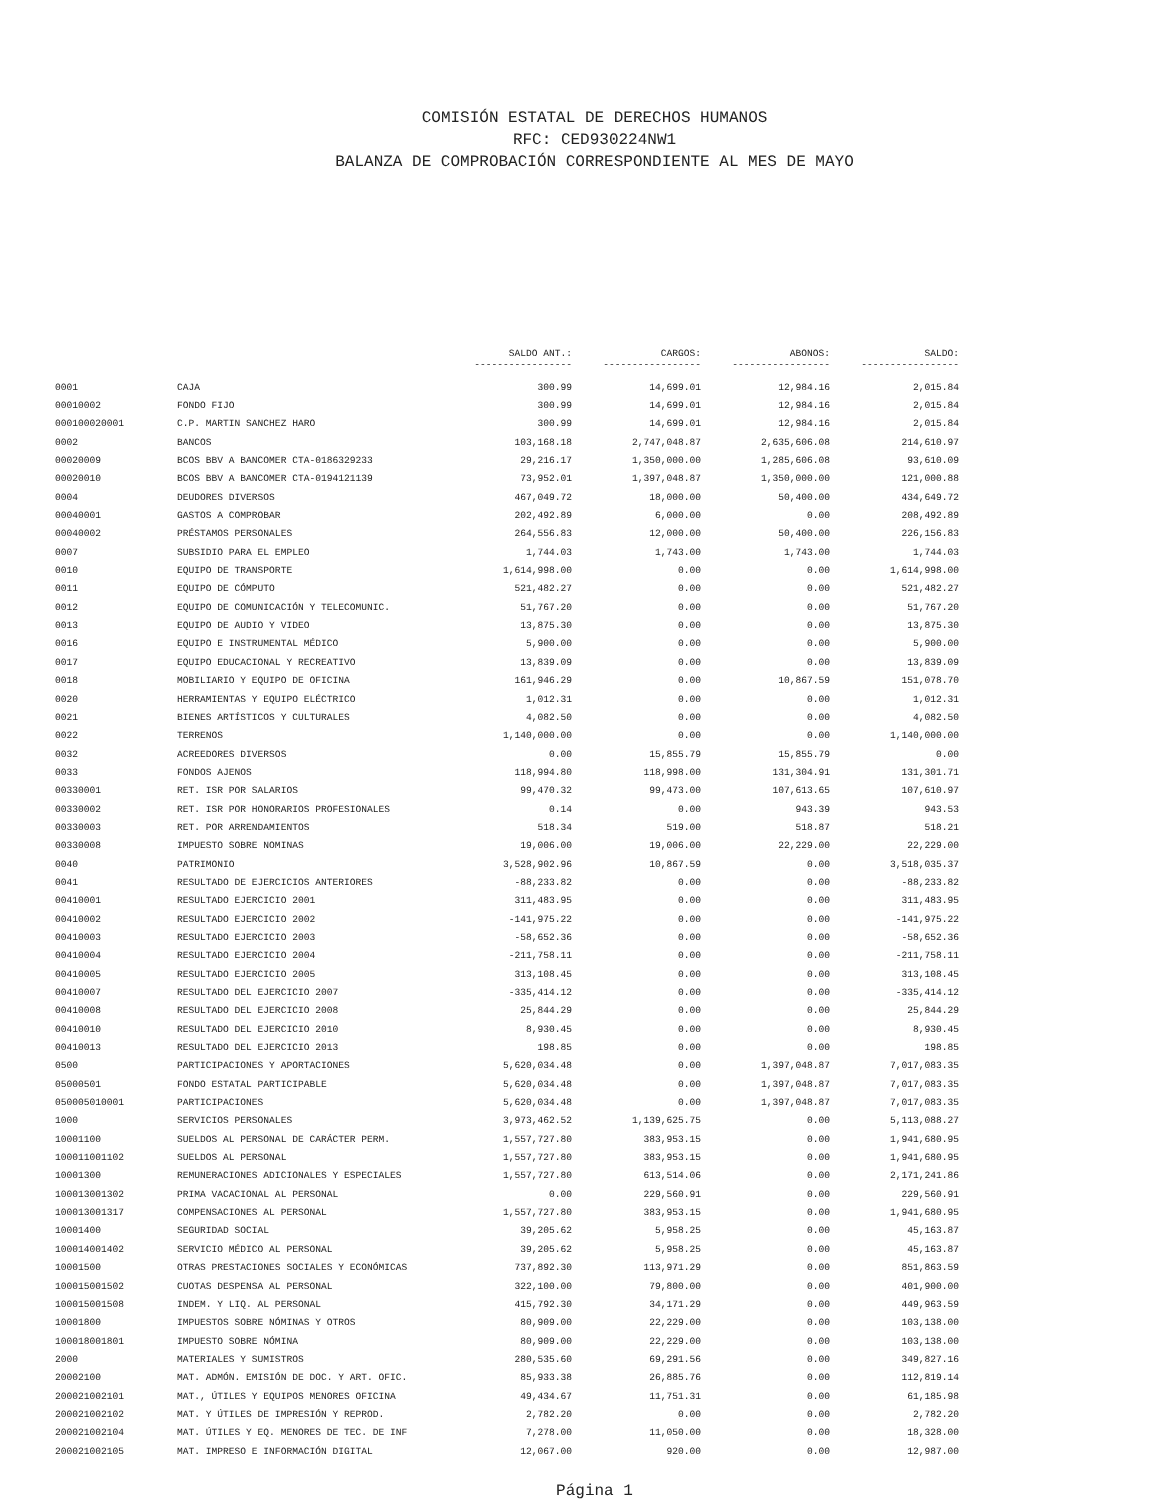COMISIÓN ESTATAL DE DERECHOS HUMANOS
RFC: CED930224NW1
BALANZA DE COMPROBACIÓN CORRESPONDIENTE AL MES DE MAYO
| | | SALDO ANT.: ----------------- | CARGOS: ----------------- | ABONOS: ----------------- | SALDO: ----------------- |
| --- | --- | --- | --- | --- | --- |
| 0001 | CAJA | 300.99 | 14,699.01 | 12,984.16 | 2,015.84 |
| 00010002 | FONDO FIJO | 300.99 | 14,699.01 | 12,984.16 | 2,015.84 |
| 000100020001 | C.P. MARTIN SANCHEZ HARO | 300.99 | 14,699.01 | 12,984.16 | 2,015.84 |
| 0002 | BANCOS | 103,168.18 | 2,747,048.87 | 2,635,606.08 | 214,610.97 |
| 00020009 | BCOS BBV A BANCOMER CTA-0186329233 | 29,216.17 | 1,350,000.00 | 1,285,606.08 | 93,610.09 |
| 00020010 | BCOS BBV A BANCOMER CTA-0194121139 | 73,952.01 | 1,397,048.87 | 1,350,000.00 | 121,000.88 |
| 0004 | DEUDORES DIVERSOS | 467,049.72 | 18,000.00 | 50,400.00 | 434,649.72 |
| 00040001 | GASTOS A COMPROBAR | 202,492.89 | 6,000.00 | 0.00 | 208,492.89 |
| 00040002 | PRÉSTAMOS PERSONALES | 264,556.83 | 12,000.00 | 50,400.00 | 226,156.83 |
| 0007 | SUBSIDIO PARA EL EMPLEO | 1,744.03 | 1,743.00 | 1,743.00 | 1,744.03 |
| 0010 | EQUIPO DE TRANSPORTE | 1,614,998.00 | 0.00 | 0.00 | 1,614,998.00 |
| 0011 | EQUIPO DE CÓMPUTO | 521,482.27 | 0.00 | 0.00 | 521,482.27 |
| 0012 | EQUIPO DE COMUNICACIÓN Y TELECOMUNIC. | 51,767.20 | 0.00 | 0.00 | 51,767.20 |
| 0013 | EQUIPO DE AUDIO Y VIDEO | 13,875.30 | 0.00 | 0.00 | 13,875.30 |
| 0016 | EQUIPO E INSTRUMENTAL MÉDICO | 5,900.00 | 0.00 | 0.00 | 5,900.00 |
| 0017 | EQUIPO EDUCACIONAL Y RECREATIVO | 13,839.09 | 0.00 | 0.00 | 13,839.09 |
| 0018 | MOBILIARIO Y EQUIPO DE OFICINA | 161,946.29 | 0.00 | 10,867.59 | 151,078.70 |
| 0020 | HERRAMIENTAS Y EQUIPO ELÉCTRICO | 1,012.31 | 0.00 | 0.00 | 1,012.31 |
| 0021 | BIENES ARTÍSTICOS Y CULTURALES | 4,082.50 | 0.00 | 0.00 | 4,082.50 |
| 0022 | TERRENOS | 1,140,000.00 | 0.00 | 0.00 | 1,140,000.00 |
| 0032 | ACREEDORES DIVERSOS | 0.00 | 15,855.79 | 15,855.79 | 0.00 |
| 0033 | FONDOS AJENOS | 118,994.80 | 118,998.00 | 131,304.91 | 131,301.71 |
| 00330001 | RET. ISR POR SALARIOS | 99,470.32 | 99,473.00 | 107,613.65 | 107,610.97 |
| 00330002 | RET. ISR POR HONORARIOS PROFESIONALES | 0.14 | 0.00 | 943.39 | 943.53 |
| 00330003 | RET. POR ARRENDAMIENTOS | 518.34 | 519.00 | 518.87 | 518.21 |
| 00330008 | IMPUESTO SOBRE NOMINAS | 19,006.00 | 19,006.00 | 22,229.00 | 22,229.00 |
| 0040 | PATRIMONIO | 3,528,902.96 | 10,867.59 | 0.00 | 3,518,035.37 |
| 0041 | RESULTADO DE EJERCICIOS ANTERIORES | -88,233.82 | 0.00 | 0.00 | -88,233.82 |
| 00410001 | RESULTADO EJERCICIO 2001 | 311,483.95 | 0.00 | 0.00 | 311,483.95 |
| 00410002 | RESULTADO EJERCICIO 2002 | -141,975.22 | 0.00 | 0.00 | -141,975.22 |
| 00410003 | RESULTADO EJERCICIO 2003 | -58,652.36 | 0.00 | 0.00 | -58,652.36 |
| 00410004 | RESULTADO EJERCICIO 2004 | -211,758.11 | 0.00 | 0.00 | -211,758.11 |
| 00410005 | RESULTADO EJERCICIO 2005 | 313,108.45 | 0.00 | 0.00 | 313,108.45 |
| 00410007 | RESULTADO DEL EJERCICIO 2007 | -335,414.12 | 0.00 | 0.00 | -335,414.12 |
| 00410008 | RESULTADO DEL EJERCICIO 2008 | 25,844.29 | 0.00 | 0.00 | 25,844.29 |
| 00410010 | RESULTADO DEL EJERCICIO 2010 | 8,930.45 | 0.00 | 0.00 | 8,930.45 |
| 00410013 | RESULTADO DEL EJERCICIO 2013 | 198.85 | 0.00 | 0.00 | 198.85 |
| 0500 | PARTICIPACIONES Y APORTACIONES | 5,620,034.48 | 0.00 | 1,397,048.87 | 7,017,083.35 |
| 05000501 | FONDO ESTATAL PARTICIPABLE | 5,620,034.48 | 0.00 | 1,397,048.87 | 7,017,083.35 |
| 050005010001 | PARTICIPACIONES | 5,620,034.48 | 0.00 | 1,397,048.87 | 7,017,083.35 |
| 1000 | SERVICIOS PERSONALES | 3,973,462.52 | 1,139,625.75 | 0.00 | 5,113,088.27 |
| 10001100 | SUELDOS AL PERSONAL DE CARÁCTER PERM. | 1,557,727.80 | 383,953.15 | 0.00 | 1,941,680.95 |
| 100011001102 | SUELDOS AL PERSONAL | 1,557,727.80 | 383,953.15 | 0.00 | 1,941,680.95 |
| 10001300 | REMUNERACIONES ADICIONALES Y ESPECIALES | 1,557,727.80 | 613,514.06 | 0.00 | 2,171,241.86 |
| 100013001302 | PRIMA VACACIONAL AL PERSONAL | 0.00 | 229,560.91 | 0.00 | 229,560.91 |
| 100013001317 | COMPENSACIONES AL PERSONAL | 1,557,727.80 | 383,953.15 | 0.00 | 1,941,680.95 |
| 10001400 | SEGURIDAD SOCIAL | 39,205.62 | 5,958.25 | 0.00 | 45,163.87 |
| 100014001402 | SERVICIO MÉDICO AL PERSONAL | 39,205.62 | 5,958.25 | 0.00 | 45,163.87 |
| 10001500 | OTRAS PRESTACIONES SOCIALES Y ECONÓMICAS | 737,892.30 | 113,971.29 | 0.00 | 851,863.59 |
| 100015001502 | CUOTAS DESPENSA AL PERSONAL | 322,100.00 | 79,800.00 | 0.00 | 401,900.00 |
| 100015001508 | INDEM. Y LIQ. AL PERSONAL | 415,792.30 | 34,171.29 | 0.00 | 449,963.59 |
| 10001800 | IMPUESTOS SOBRE NÓMINAS Y OTROS | 80,909.00 | 22,229.00 | 0.00 | 103,138.00 |
| 100018001801 | IMPUESTO SOBRE NÓMINA | 80,909.00 | 22,229.00 | 0.00 | 103,138.00 |
| 2000 | MATERIALES Y SUMISTROS | 280,535.60 | 69,291.56 | 0.00 | 349,827.16 |
| 20002100 | MAT. ADMÓN. EMISIÓN DE DOC. Y ART. OFIC. | 85,933.38 | 26,885.76 | 0.00 | 112,819.14 |
| 200021002101 | MAT., ÚTILES Y EQUIPOS MENORES OFICINA | 49,434.67 | 11,751.31 | 0.00 | 61,185.98 |
| 200021002102 | MAT. Y ÚTILES DE IMPRESIÓN Y REPROD. | 2,782.20 | 0.00 | 0.00 | 2,782.20 |
| 200021002104 | MAT. ÚTILES Y EQ. MENORES DE TEC. DE INF | 7,278.00 | 11,050.00 | 0.00 | 18,328.00 |
| 200021002105 | MAT. IMPRESO E INFORMACIÓN DIGITAL | 12,067.00 | 920.00 | 0.00 | 12,987.00 |
Página 1